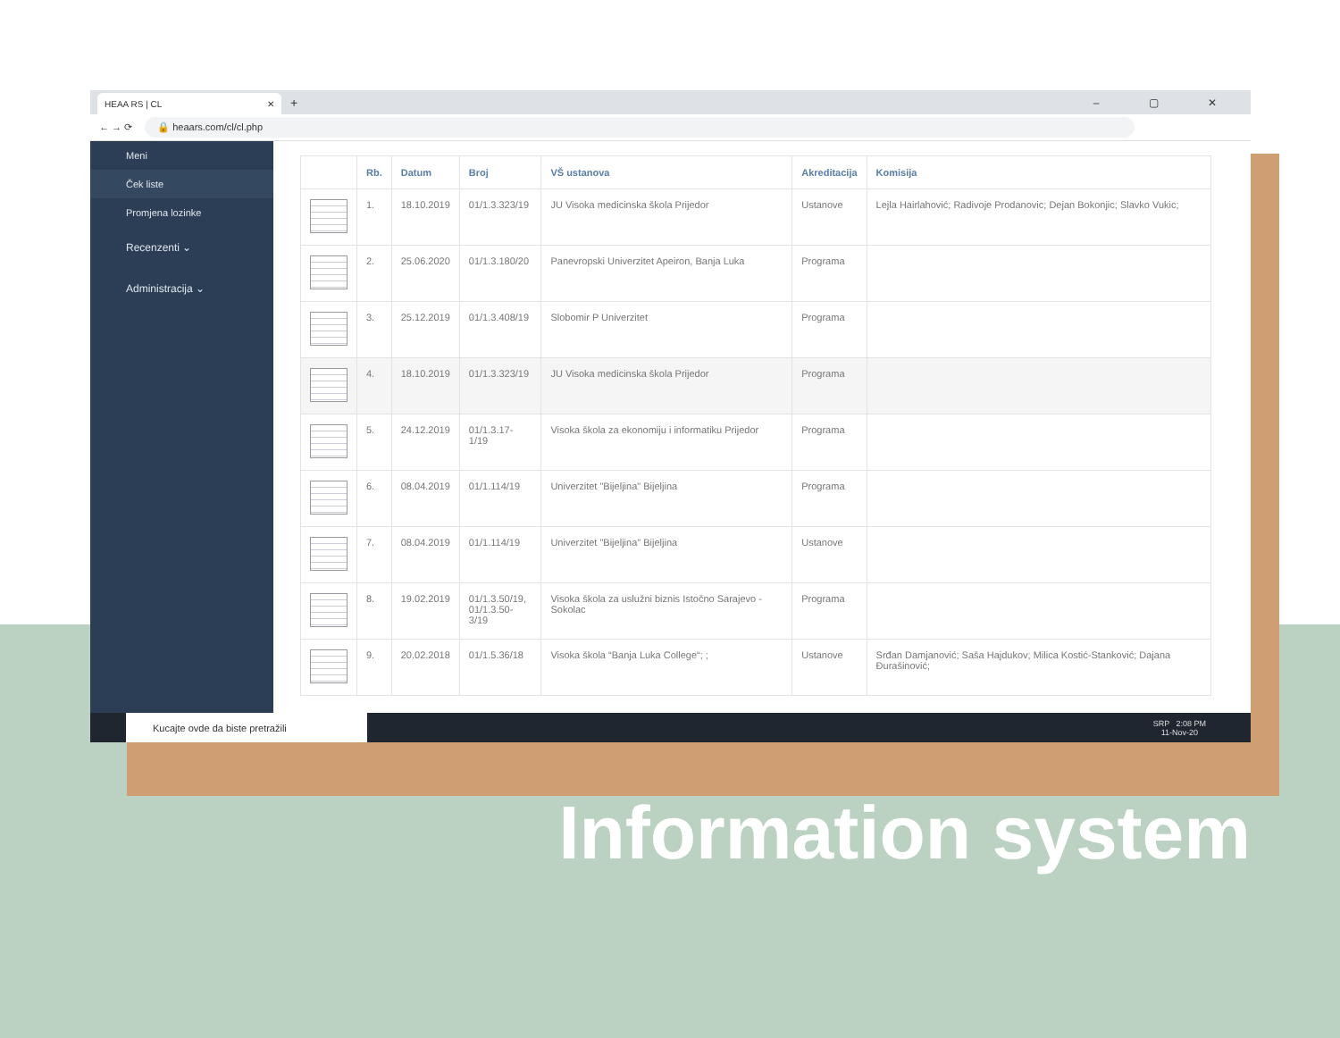HEAA RS | CL ✕
+ – ▢ ✕
← → ⟳ 🔒 heaars.com/cl/cl.php
Meni
Ček liste
Promjena lozinke
Recenzenti ⌄
Administracija ⌄
| | Rb. | Datum | Broj | VŠ ustanova | Akreditacija | Komisija |
| --- | --- | --- | --- | --- | --- | --- |
| | 1. | 18.10.2019 | 01/1.3.323/19 | JU Visoka medicinska škola Prijedor | Ustanove | Lejla Hairlahović; Radivoje Prodanovic; Dejan Bokonjic; Slavko Vukic; |
| | 2. | 25.06.2020 | 01/1.3.180/20 | Panevropski Univerzitet Apeiron, Banja Luka | Programa | |
| | 3. | 25.12.2019 | 01/1.3.408/19 | Slobomir P Univerzitet | Programa | |
| | 4. | 18.10.2019 | 01/1.3.323/19 | JU Visoka medicinska škola Prijedor | Programa | |
| | 5. | 24.12.2019 | 01/1.3.17-1/19 | Visoka škola za ekonomiju i informatiku Prijedor | Programa | |
| | 6. | 08.04.2019 | 01/1.114/19 | Univerzitet "Bijeljina" Bijeljina | Programa | |
| | 7. | 08.04.2019 | 01/1.114/19 | Univerzitet "Bijeljina" Bijeljina | Ustanove | |
| | 8. | 19.02.2019 | 01/1.3.50/19, 01/1.3.50-3/19 | Visoka škola za uslužni biznis Istočno Sarajevo - Sokolac | Programa | |
| | 9. | 20.02.2018 | 01/1.5.36/18 | Visoka škola “Banja Luka College“; ; | Ustanove | Srđan Damjanović; Saša Hajdukov; Milica Kostić-Stanković; Dajana Đurašinović; |
Kucajte ovde da biste pretražili
SRP 2:08 PM
11-Nov-20
Information system